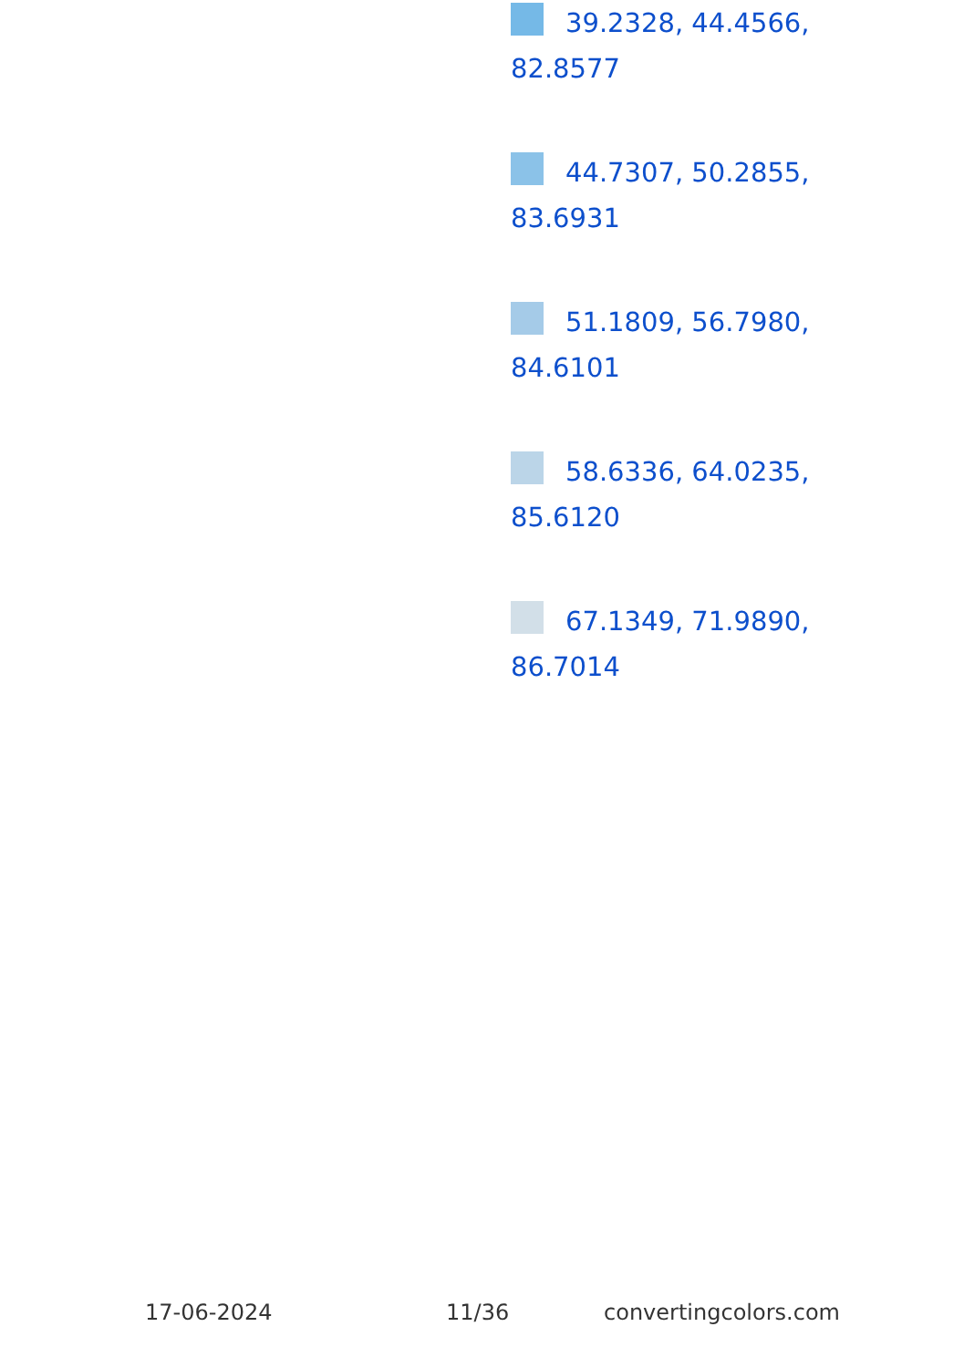39.2328, 44.4566, 82.8577
44.7307, 50.2855, 83.6931
51.1809, 56.7980, 84.6101
58.6336, 64.0235, 85.6120
67.1349, 71.9890, 86.7014
17-06-2024 11/36 convertingcolors.com